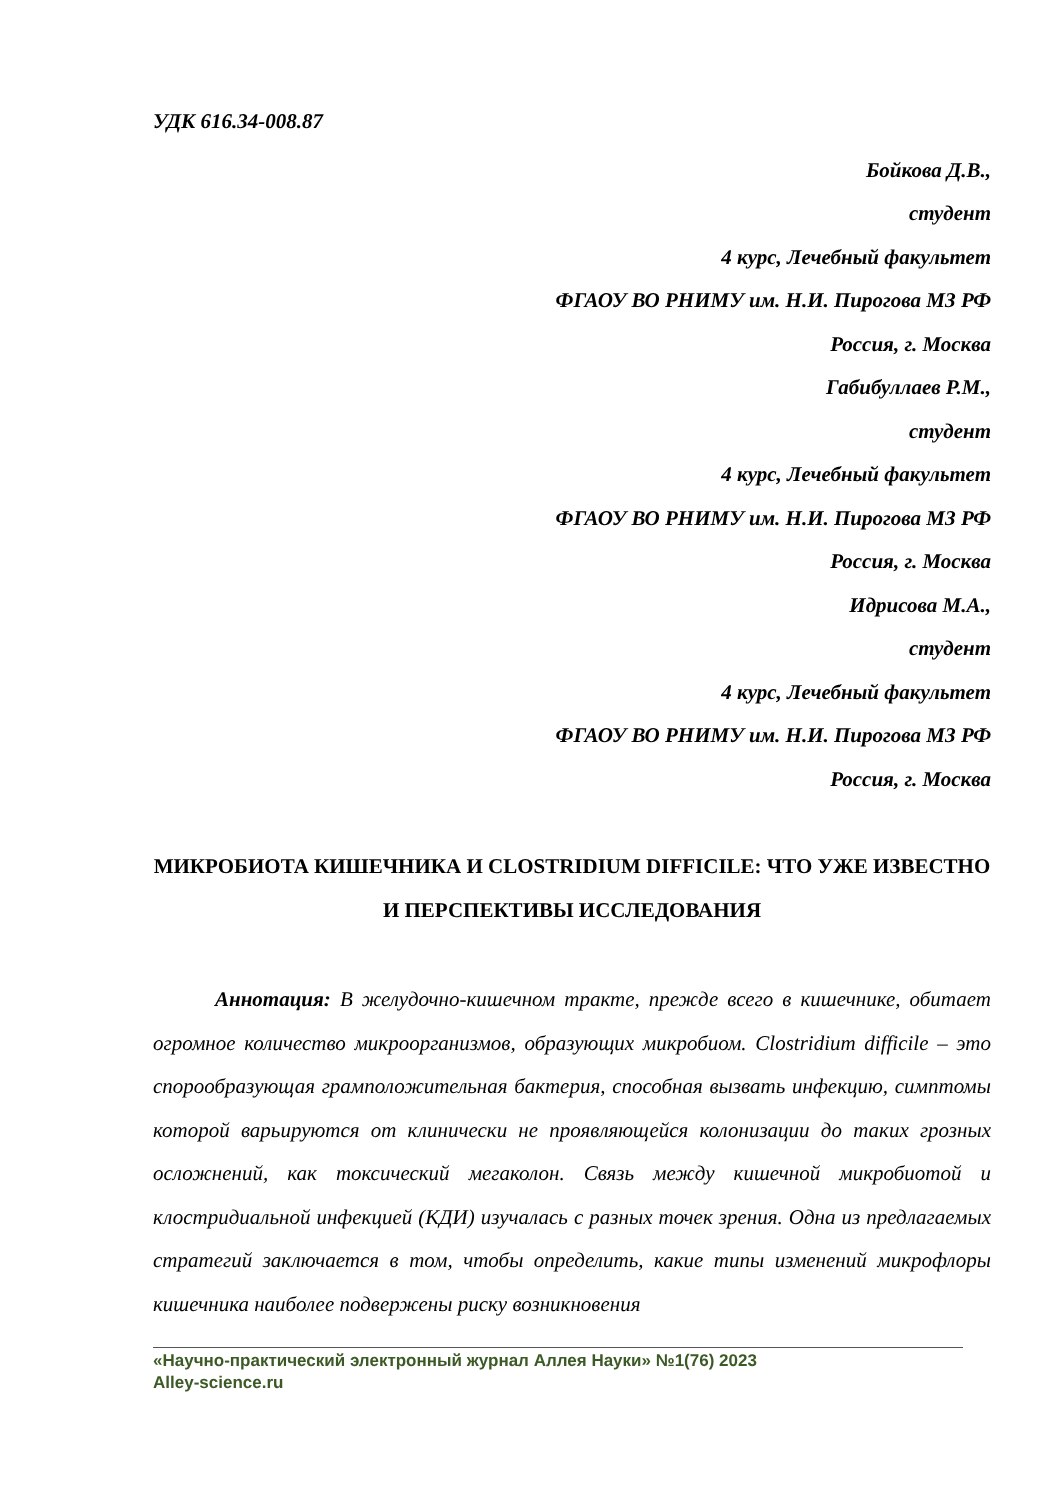УДК 616.34-008.87
Бойкова Д.В.,
студент
4 курс, Лечебный факультет
ФГАОУ ВО РНИМУ им. Н.И. Пирогова МЗ РФ
Россия, г. Москва
Габибуллаев Р.М.,
студент
4 курс, Лечебный факультет
ФГАОУ ВО РНИМУ им. Н.И. Пирогова МЗ РФ
Россия, г. Москва
Идрисова М.А.,
студент
4 курс, Лечебный факультет
ФГАОУ ВО РНИМУ им. Н.И. Пирогова МЗ РФ
Россия, г. Москва
МИКРОБИОТА КИШЕЧНИКА И CLOSTRIDIUM DIFFICILE: ЧТО УЖЕ ИЗВЕСТНО И ПЕРСПЕКТИВЫ ИССЛЕДОВАНИЯ
Аннотация: В желудочно-кишечном тракте, прежде всего в кишечнике, обитает огромное количество микроорганизмов, образующих микробиом. Clostridium difficile – это спорообразующая грамположительная бактерия, способная вызвать инфекцию, симптомы которой варьируются от клинически не проявляющейся колонизации до таких грозных осложнений, как токсический мегаколон. Связь между кишечной микробиотой и клостридиальной инфекцией (КДИ) изучалась с разных точек зрения. Одна из предлагаемых стратегий заключается в том, чтобы определить, какие типы изменений микрофлоры кишечника наиболее подвержены риску возникновения
«Научно-практический электронный журнал Аллея Науки» №1(76) 2023
Alley-science.ru